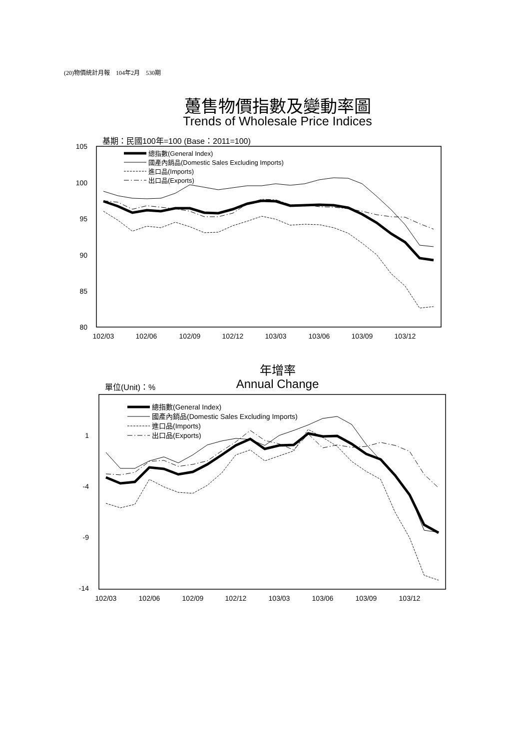(20)物價統計月報　104年2月　530期
躉售物價指數及變動率圖
Trends of Wholesale Price Indices
年增率
Annual Change
基期：民國100年=100 (Base：2011=100)
105
100
95
90
85
80
102/03
102/06
102/09
102/12
103/03
103/06
103/09
103/12
總指數(General Index)
國產內銷品(Domestic Sales Excluding Imports)
進口品(Imports)
出口品(Exports)
單位(Unit)：%
1
-4
-9
-14
102/03
102/06
102/09
102/12
103/03
103/06
103/09
103/12
總指數(General Index)
國產內銷品(Domestic Sales Excluding Imports)
進口品(Imports)
出口品(Exports)